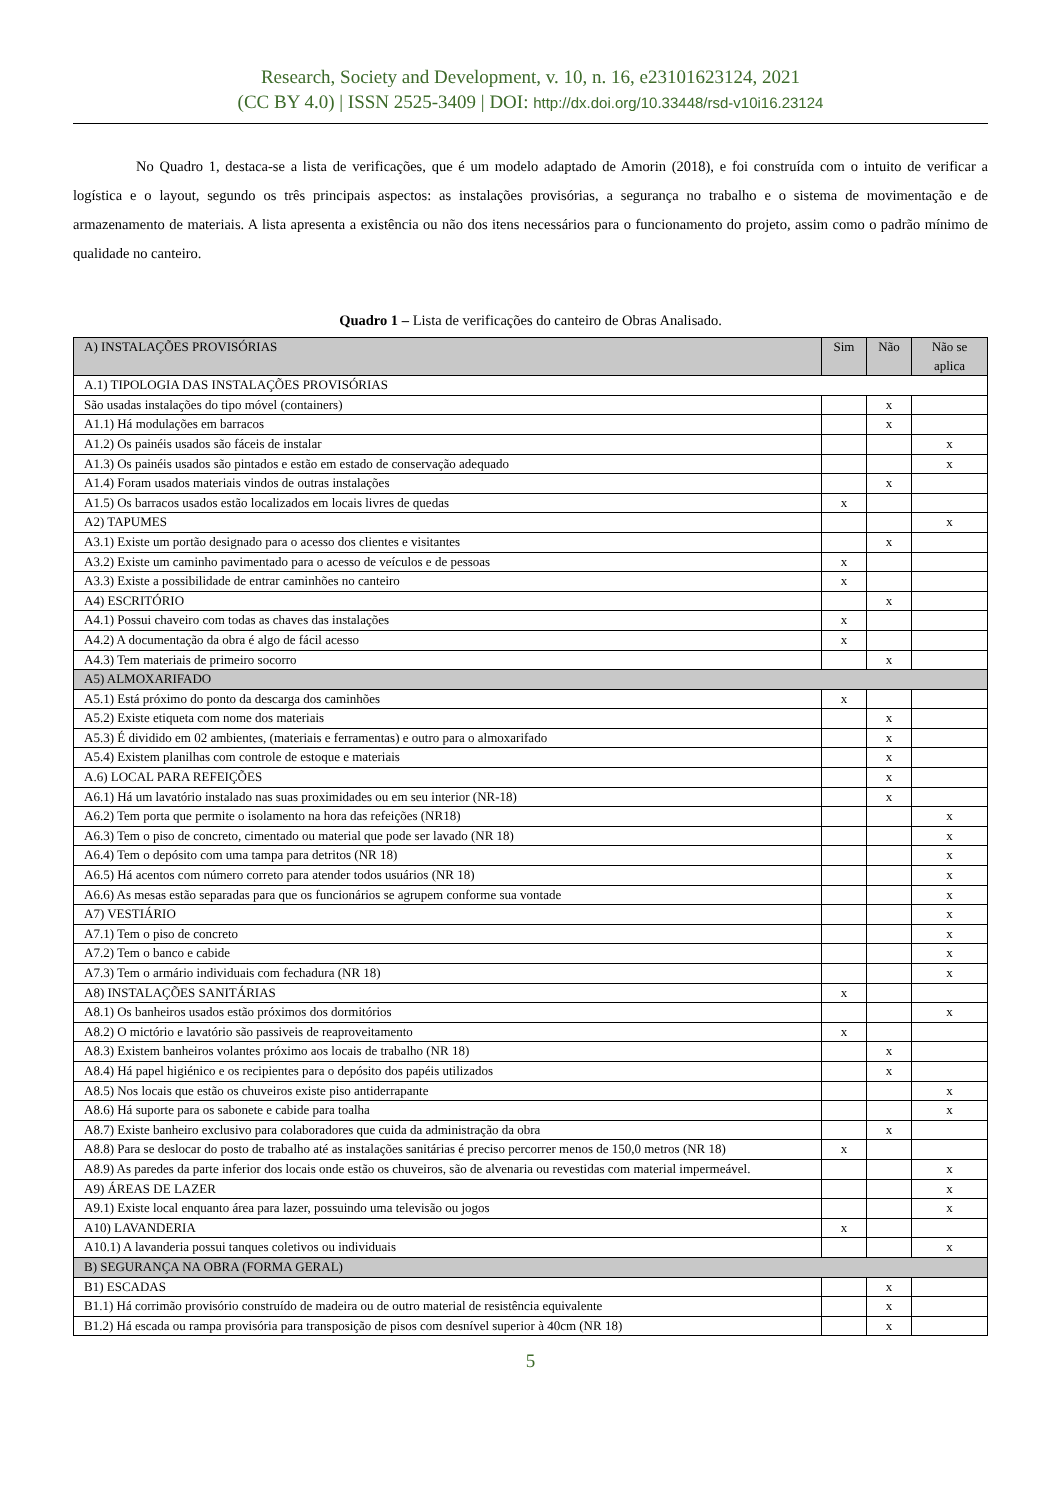Research, Society and Development, v. 10, n. 16, e23101623124, 2021
(CC BY 4.0) | ISSN 2525-3409 | DOI: http://dx.doi.org/10.33448/rsd-v10i16.23124
No Quadro 1, destaca-se a lista de verificações, que é um modelo adaptado de Amorin (2018), e foi construída com o intuito de verificar a logística e o layout, segundo os três principais aspectos: as instalações provisórias, a segurança no trabalho e o sistema de movimentação e de armazenamento de materiais. A lista apresenta a existência ou não dos itens necessários para o funcionamento do projeto, assim como o padrão mínimo de qualidade no canteiro.
Quadro 1 – Lista de verificações do canteiro de Obras Analisado.
| A) INSTALAÇÕES PROVISÓRIAS | Sim | Não | Não se aplica |
| A.1) TIPOLOGIA DAS INSTALAÇÕES PROVISÓRIAS | | | |
| São usadas instalações do tipo móvel (containers) | | x | |
| A1.1) Há modulações em barracos | | x | |
| A1.2) Os painéis usados são fáceis de instalar | | | x |
| A1.3) Os painéis usados são pintados e estão em estado de conservação adequado | | | x |
| A1.4) Foram usados materiais vindos de outras instalações | | x | |
| A1.5) Os barracos usados estão localizados em locais livres de quedas | x | | |
| A2) TAPUMES | | | x |
| A3.1) Existe um portão designado para o acesso dos clientes e visitantes | | x | |
| A3.2) Existe um caminho pavimentado para o acesso de veículos e de pessoas | x | | |
| A3.3) Existe a possibilidade de entrar caminhões no canteiro | x | | |
| A4) ESCRITÓRIO | | x | |
| A4.1) Possui chaveiro com todas as chaves das instalações | x | | |
| A4.2) A documentação da obra é algo de fácil acesso | x | | |
| A4.3) Tem materiais de primeiro socorro | | x | |
| A5) ALMOXARIFADO | | | |
| A5.1) Está próximo do ponto da descarga dos caminhões | x | | |
| A5.2) Existe etiqueta com nome dos materiais | | x | |
| A5.3) É dividido em 02 ambientes, (materiais e ferramentas) e outro para o almoxarifado | | x | |
| A5.4) Existem planilhas com controle de estoque e materiais | | x | |
| A.6) LOCAL PARA REFEIÇÕES | | x | |
| A6.1) Há um lavatório instalado nas suas proximidades ou em seu interior (NR-18) | | x | |
| A6.2) Tem porta que permite o isolamento na hora das refeições (NR18) | | | x |
| A6.3) Tem o piso de concreto, cimentado ou material que pode ser lavado (NR 18) | | | x |
| A6.4) Tem o depósito com uma tampa para detritos (NR 18) | | | x |
| A6.5) Há acentos com número correto para atender todos usuários (NR 18) | | | x |
| A6.6) As mesas estão separadas para que os funcionários se agrupem conforme sua vontade | | | x |
| A7) VESTIÁRIO | | | x |
| A7.1) Tem o piso de concreto | | | x |
| A7.2) Tem o banco e cabide | | | x |
| A7.3) Tem o armário individuais com fechadura (NR 18) | | | x |
| A8) INSTALAÇÕES SANITÁRIAS | x | | |
| A8.1) Os banheiros usados estão próximos dos dormitórios | | | x |
| A8.2) O mictório e lavatório são passiveis de reaproveitamento | x | | |
| A8.3) Existem banheiros volantes próximo aos locais de trabalho (NR 18) | | x | |
| A8.4) Há papel higiénico e os recipientes para o depósito dos papéis utilizados | | x | |
| A8.5) Nos locais que estão os chuveiros existe piso antiderrapante | | | x |
| A8.6) Há suporte para os sabonete e cabide para toalha | | | x |
| A8.7) Existe banheiro exclusivo para colaboradores que cuida da administração da obra | | x | |
| A8.8) Para se deslocar do posto de trabalho até as instalações sanitárias é preciso percorrer menos de 150,0 metros (NR 18) | x | | |
| A8.9) As paredes da parte inferior dos locais onde estão os chuveiros, são de alvenaria ou revestidas com material impermeável. | | | x |
| A9) ÁREAS DE LAZER | | | x |
| A9.1) Existe local enquanto área para lazer, possuindo uma televisão ou jogos | | | x |
| A10) LAVANDERIA | x | | |
| A10.1) A lavanderia possui tanques coletivos ou individuais | | | x |
| B) SEGURANÇA NA OBRA (FORMA GERAL) | | | |
| B1) ESCADAS | | x | |
| B1.1) Há corrimão provisório construído de madeira ou de outro material de resistência equivalente | | x | |
| B1.2) Há escada ou rampa provisória para transposição de pisos com desnível superior à 40cm (NR 18) | | x | |
5